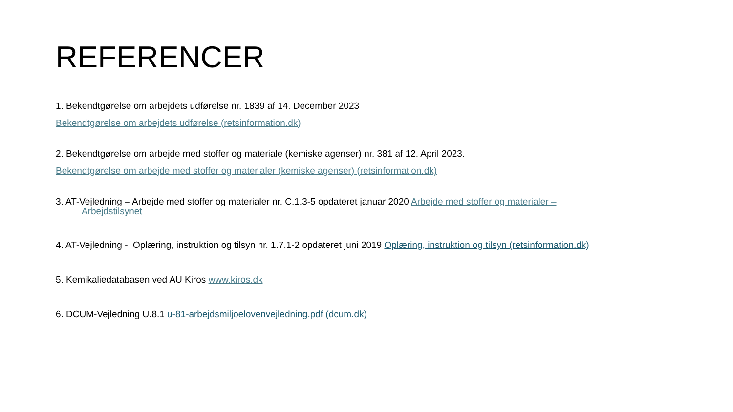REFERENCER
1. Bekendtgørelse om arbejdets udførelse nr. 1839 af 14. December 2023
Bekendtgørelse om arbejdets udførelse (retsinformation.dk)
2. Bekendtgørelse om arbejde med stoffer og materiale (kemiske agenser) nr. 381 af 12. April 2023.
Bekendtgørelse om arbejde med stoffer og materialer (kemiske agenser) (retsinformation.dk)
3. AT-Vejledning – Arbejde med stoffer og materialer nr. C.1.3-5 opdateret januar 2020 Arbejde med stoffer og materialer –
Arbejdstilsynet
4. AT-Vejledning - Oplæring, instruktion og tilsyn nr. 1.7.1-2 opdateret juni 2019 Oplæring, instruktion og tilsyn (retsinformation.dk)
5. Kemikaliedatabasen ved AU Kiros www.kiros.dk
6. DCUM-Vejledning U.8.1 u-81-arbejdsmiljoelovenvejledning.pdf (dcum.dk)